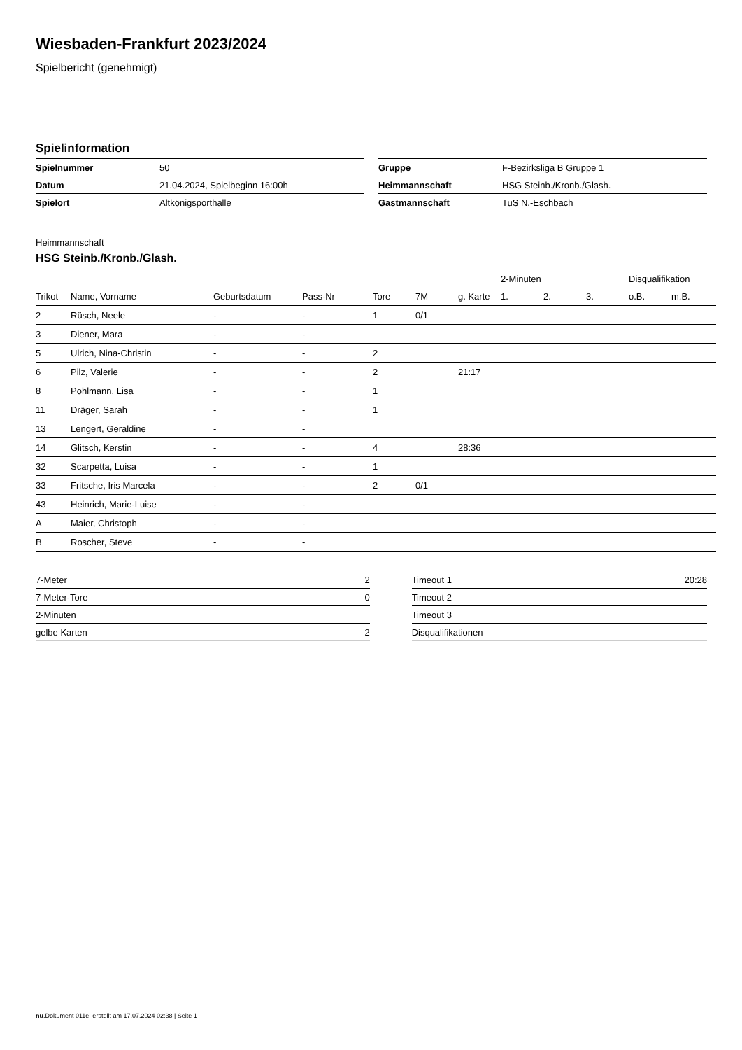Wiesbaden-Frankfurt 2023/2024
Spielbericht (genehmigt)
Spielinformation
| Spielnummer | 50 |
| Datum | 21.04.2024, Spielbeginn 16:00h |
| Spielort | Altkönigsporthalle |
| Gruppe | F-Bezirksliga B Gruppe 1 |
| Heimmannschaft | HSG Steinb./Kronb./Glash. |
| Gastmannschaft | TuS N.-Eschbach |
Heimmannschaft
HSG Steinb./Kronb./Glash.
| | | | | | | | 2-Minuten | | | Disqualifikation | |
| --- | --- | --- | --- | --- | --- | --- | --- | --- | --- | --- | --- |
| Trikot | Name, Vorname | Geburtsdatum | Pass-Nr | Tore | 7M | g. Karte | 1. | 2. | 3. | o.B. | m.B. |
| 2 | Rüsch, Neele | - | - | 1 | 0/1 | | | | | | |
| 3 | Diener, Mara | - | - | | | | | | | | |
| 5 | Ulrich, Nina-Christin | - | - | 2 | | | | | | | |
| 6 | Pilz, Valerie | - | - | 2 | | 21:17 | | | | | |
| 8 | Pohlmann, Lisa | - | - | 1 | | | | | | | |
| 11 | Dräger, Sarah | - | - | 1 | | | | | | | |
| 13 | Lengert, Geraldine | - | - | | | | | | | | |
| 14 | Glitsch, Kerstin | - | - | 4 | | 28:36 | | | | | |
| 32 | Scarpetta, Luisa | - | - | 1 | | | | | | | |
| 33 | Fritsche, Iris Marcela | - | - | 2 | 0/1 | | | | | | |
| 43 | Heinrich, Marie-Luise | - | - | | | | | | | | |
| A | Maier, Christoph | - | - | | | | | | | | |
| B | Roscher, Steve | - | - | | | | | | | | |
| 7-Meter | 2 |
| 7-Meter-Tore | 0 |
| 2-Minuten | |
| gelbe Karten | 2 |
| Timeout 1 | 20:28 |
| Timeout 2 | |
| Timeout 3 | |
| Disqualifikationen | |
nu.Dokument 011e, erstellt am 17.07.2024 02:38 | Seite 1